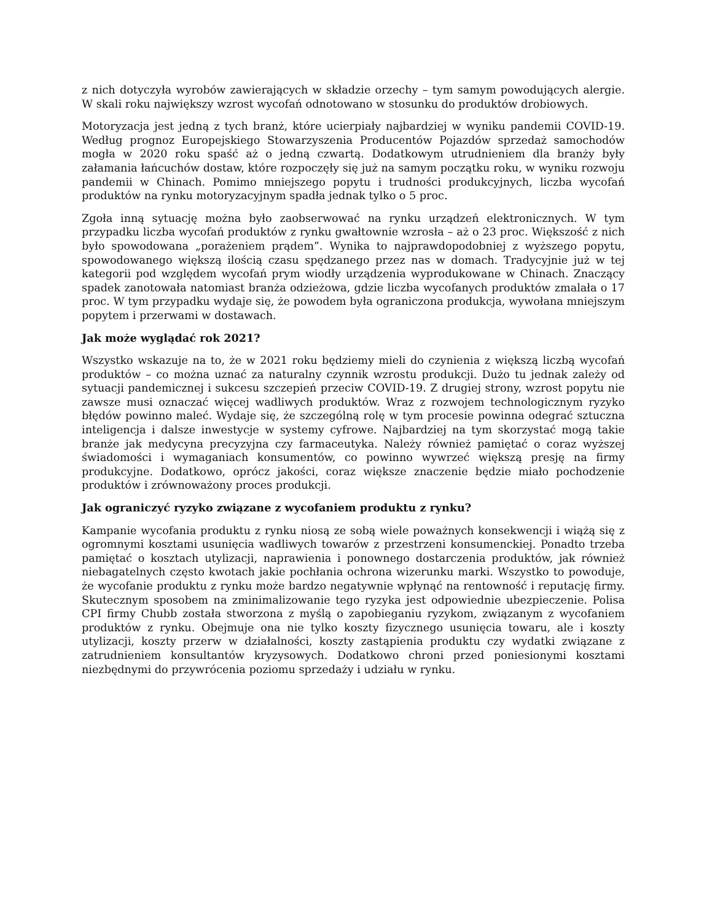z nich dotyczyła wyrobów zawierających w składzie orzechy – tym samym powodujących alergie. W skali roku największy wzrost wycofań odnotowano w stosunku do produktów drobiowych.
Motoryzacja jest jedną z tych branż, które ucierpiały najbardziej w wyniku pandemii COVID-19. Według prognoz Europejskiego Stowarzyszenia Producentów Pojazdów sprzedaż samochodów mogła w 2020 roku spaść aż o jedną czwartą. Dodatkowym utrudnieniem dla branży były załamania łańcuchów dostaw, które rozpoczęły się już na samym początku roku, w wyniku rozwoju pandemii w Chinach. Pomimo mniejszego popytu i trudności produkcyjnych, liczba wycofań produktów na rynku motoryzacyjnym spadła jednak tylko o 5 proc.
Zgoła inną sytuację można było zaobserwować na rynku urządzeń elektronicznych. W tym przypadku liczba wycofań produktów z rynku gwałtownie wzrosła – aż o 23 proc. Większość z nich było spowodowana „porażeniem prądem”. Wynika to najprawdopodobniej z wyższego popytu, spowodowanego większą ilością czasu spędzanego przez nas w domach. Tradycyjnie już w tej kategorii pod względem wycofań prym wiodły urządzenia wyprodukowane w Chinach. Znaczący spadek zanotowała natomiast branża odzieżowa, gdzie liczba wycofanych produktów zmalała o 17 proc. W tym przypadku wydaje się, że powodem była ograniczona produkcja, wywołana mniejszym popytem i przerwami w dostawach.
Jak może wyglądać rok 2021?
Wszystko wskazuje na to, że w 2021 roku będziemy mieli do czynienia z większą liczbą wycofań produktów – co można uznać za naturalny czynnik wzrostu produkcji. Dużo tu jednak zależy od sytuacji pandemicznej i sukcesu szczepień przeciw COVID-19. Z drugiej strony, wzrost popytu nie zawsze musi oznaczać więcej wadliwych produktów. Wraz z rozwojem technologicznym ryzyko błędów powinno maleć. Wydaje się, że szczególną rolę w tym procesie powinna odegrać sztuczna inteligencja i dalsze inwestycje w systemy cyfrowe. Najbardziej na tym skorzystać mogą takie branże jak medycyna precyzyjna czy farmaceutyka. Należy również pamiętać o coraz wyższej świadomości i wymaganiach konsumentów, co powinno wywrzeć większą presję na firmy produkcyjne. Dodatkowo, oprócz jakości, coraz większe znaczenie będzie miało pochodzenie produktów i zrównoważony proces produkcji.
Jak ograniczyć ryzyko związane z wycofaniem produktu z rynku?
Kampanie wycofania produktu z rynku niosą ze sobą wiele poważnych konsekwencji i wiążą się z ogromnymi kosztami usunięcia wadliwych towarów z przestrzeni konsumenckiej. Ponadto trzeba pamiętać o kosztach utylizacji, naprawienia i ponownego dostarczenia produktów, jak również niebagatelnych często kwotach jakie pochłania ochrona wizerunku marki. Wszystko to powoduje, że wycofanie produktu z rynku może bardzo negatywnie wpłynąć na rentowność i reputację firmy. Skutecznym sposobem na zminimalizowanie tego ryzyka jest odpowiednie ubezpieczenie. Polisa CPI firmy Chubb została stworzona z myślą o zapobieganiu ryzykom, związanym z wycofaniem produktów z rynku. Obejmuje ona nie tylko koszty fizycznego usunięcia towaru, ale i koszty utylizacji, koszty przerw w działalności, koszty zastąpienia produktu czy wydatki związane z zatrudnieniem konsultantów kryzysowych. Dodatkowo chroni przed poniesionymi kosztami niezbędnymi do przywrócenia poziomu sprzedaży i udziału w rynku.